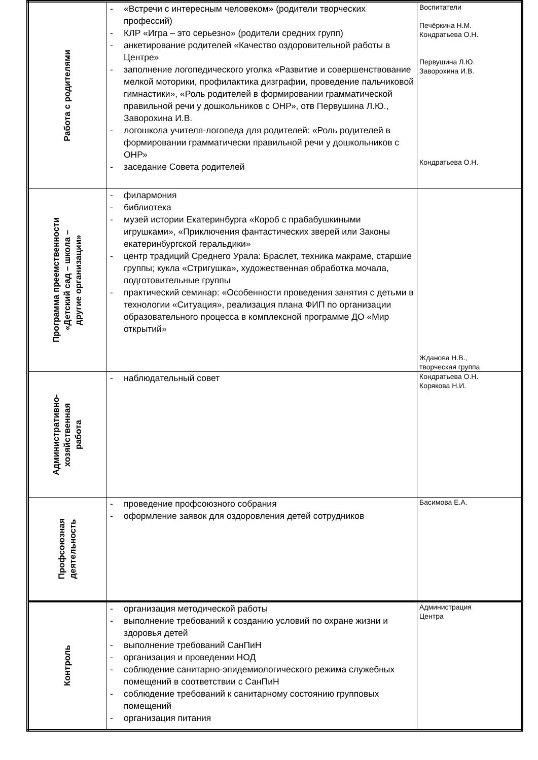| Работа с родителями | - «Встречи с интересным человеком» (родители творческих профессий) - КЛР «Игра – это серьезно» (родители средних групп) - анкетирование родителей «Качество оздоровительной работы в Центре» - заполнение логопедического уголка «Развитие и совершенствование мелкой моторики, профилактика дизграфии, проведение пальчиковой гимнастики», «Роль родителей в формировании грамматической правильной речи у дошкольников с ОНР», отв Первушина Л.Ю., Заворохина И.В. - логошкола учителя-логопеда для родителей: «Роль родителей в формировании грамматически правильной речи у дошкольников с ОНР» - заседание Совета родителей | Воспитатели Печёркина Н.М. Кондратьева О.Н. Первушина Л.Ю. Заворохина И.В. Кондратьева О.Н. |
| Программа преемственности «Детский сад – школа – другие организации» | - филармония - библиотека - музей истории Екатеринбурга «Короб с прабабушкиными игрушками», «Приключения фантастических зверей или Законы екатеринбургской геральдики» - центр традиций Среднего Урала: Браслет, техника макраме, старшие группы; кукла «Стригушка», художественная обработка мочала, подготовительные группы - практический семинар: «Особенности проведения занятия с детьми в технологии «Ситуация», реализация плана ФИП по организации образовательного процесса в комплексной программе ДО «Мир открытий» | Жданова Н.В., творческая группа |
| Административно- хозяйственная работа | - наблюдательный совет | Кондратьева О.Н. Корякова Н.И. |
| Профсоюзная деятельность | - проведение профсоюзного собрания - оформление заявок для оздоровления детей сотрудников | Басимова Е.А. |
| Контроль | - организация методической работы - выполнение требований к созданию условий по охране жизни и здоровья детей - выполнение требований СанПиН - организация и проведении НОД - соблюдение санитарно-эпидемиологического режима служебных помещений в соответствии с СанПиН - соблюдение требований к санитарному состоянию групповых помещений - организация питания | Администрация Центра |